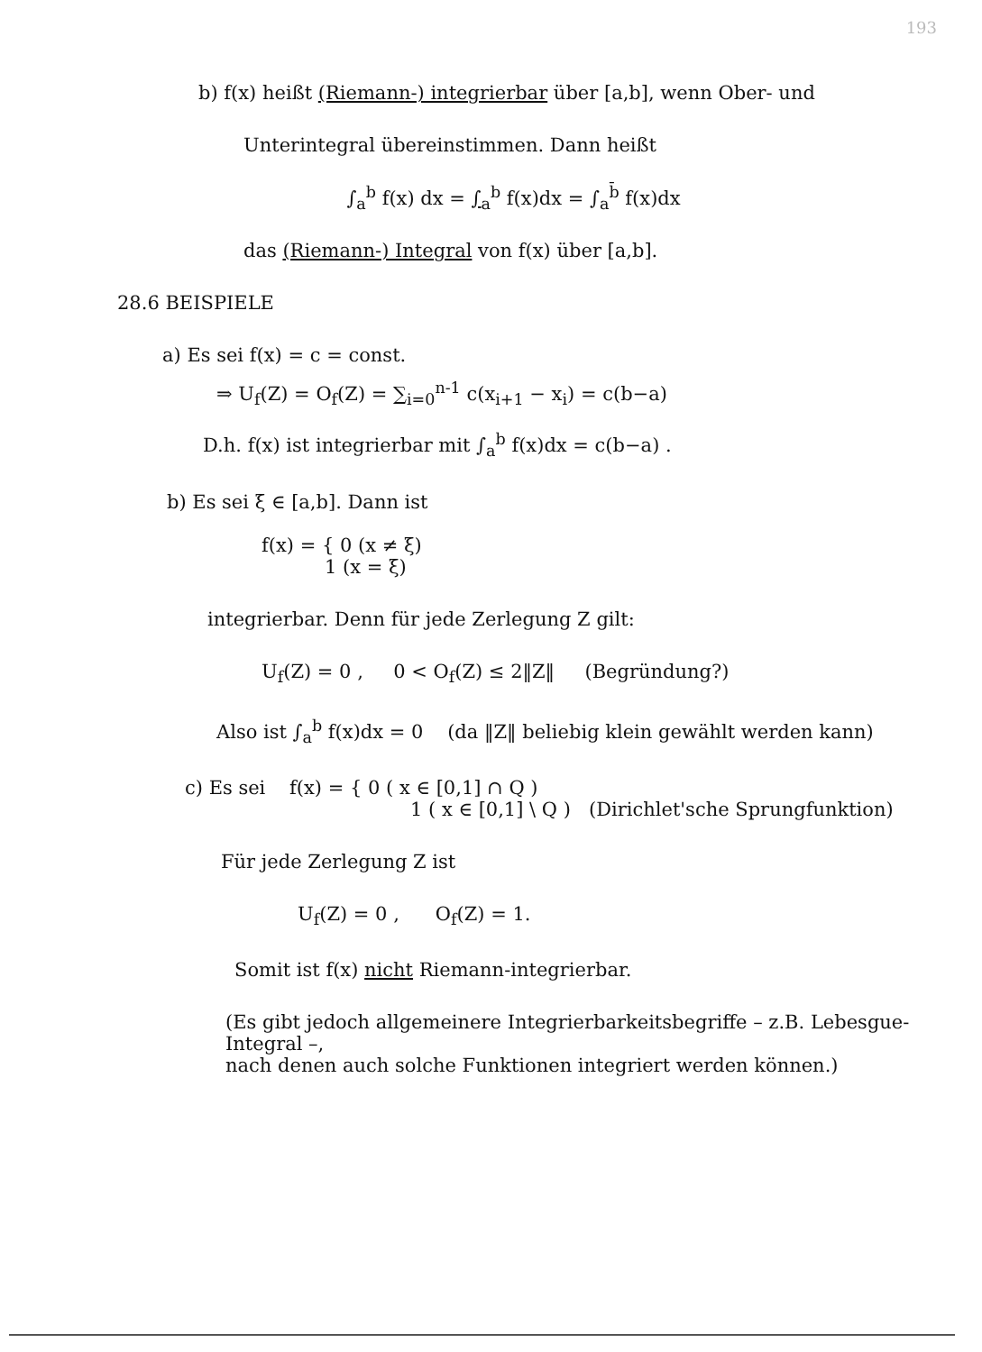193
b) f(x) heißt (Riemann-) integrierbar über [a,b], wenn Ober- und
Unterintegral übereinstimmen. Dann heißt
∫<sub>a</sub><sup>b</sup> f(x) dx = ∫<sub>a</sub><sup>b</sup> f(x)dx = ∫<sub>a</sub><sup>b̄</sup> f(x)dx
das (Riemann-) Integral von f(x) über [a,b].
28.6 BEISPIELE
a) Es sei f(x) = c = const.
⇒ U<sub>f</sub>(Z) = O<sub>f</sub>(Z) = ∑<sub>i=0</sub><sup>n-1</sup> c(x<sub>i+1</sub> − x<sub>i</sub>) = c(b−a)
D.h. f(x) ist integrierbar mit ∫<sub>a</sub><sup>b</sup> f(x)dx = c(b−a) .
b) Es sei ξ ∈ [a,b]. Dann ist
f(x) = { 0 (x ≠ ξ)
1 (x = ξ)
integrierbar. Denn für jede Zerlegung Z gilt:
U<sub>f</sub>(Z) = 0 , 0 < O<sub>f</sub>(Z) ≤ 2‖Z‖ (Begründung?)
Also ist ∫<sub>a</sub><sup>b</sup> f(x)dx = 0 (da ‖Z‖ beliebig klein gewählt werden kann)
c) Es sei f(x) = { 0 ( x ∈ [0,1] ∩ Q )
1 ( x ∈ [0,1] \ Q ) (Dirichlet'sche Sprungfunktion)
Für jede Zerlegung Z ist
U<sub>f</sub>(Z) = 0 , O<sub>f</sub>(Z) = 1.
Somit ist f(x) nicht Riemann-integrierbar.
(Es gibt jedoch allgemeinere Integrierbarkeitsbegriffe – z.B. Lebesgue-Integral –,
nach denen auch solche Funktionen integriert werden können.)